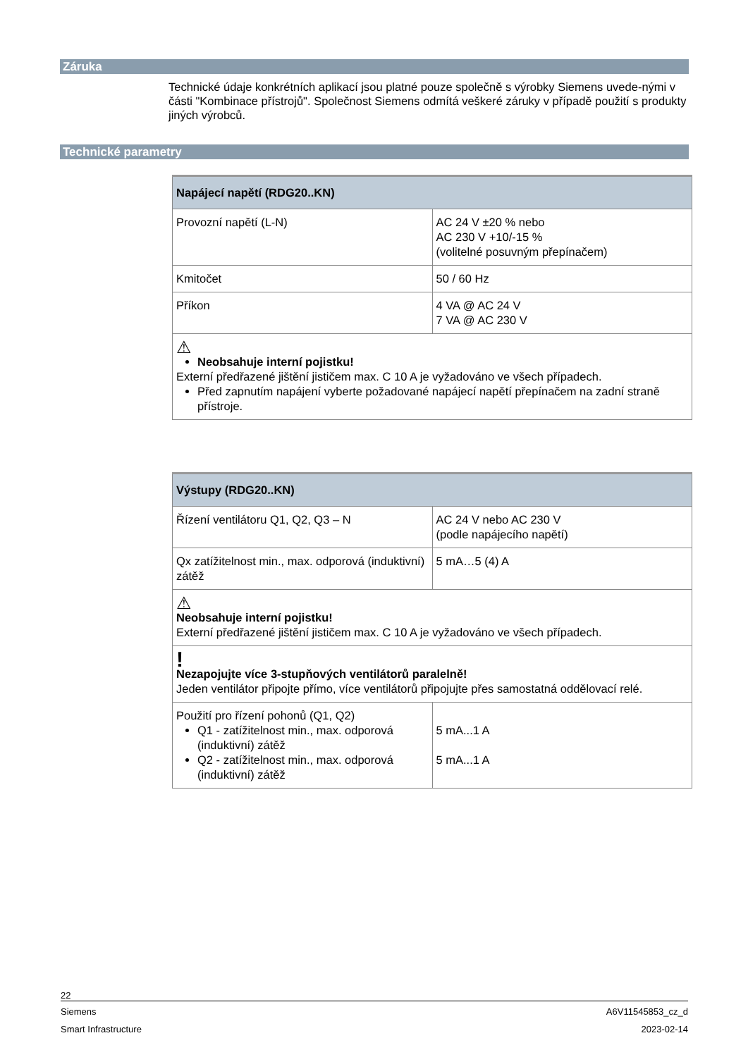Záruka
Technické údaje konkrétních aplikací jsou platné pouze společně s výrobky Siemens uvede-nými v části "Kombinace přístrojů". Společnost Siemens odmítá veškeré záruky v případě použití s produkty jiných výrobců.
Technické parametry
| Napájecí napětí (RDG20..KN) | |
| --- | --- |
| Provozní napětí (L-N) | AC 24 V ±20 % nebo AC 230 V +10/-15 % (volitelné posuvným přepínačem) |
| Kmitočet | 50 / 60 Hz |
| Příkon | 4 VA @ AC 24 V 7 VA @ AC 230 V |
| ⚠ Neobsahuje interní pojistku! Externí předřazené jištění jističem max. C 10 A je vyžadováno ve všech případech. Před zapnutím napájení vyberte požadované napájecí napětí přepínačem na zadní straně přístroje. | |
| Výstupy (RDG20..KN) | |
| --- | --- |
| Řízení ventilátoru Q1, Q2, Q3 – N | AC 24 V nebo AC 230 V (podle napájecího napětí) |
| Qx zatížitelnost min., max. odporová (induktivní) zátěž | 5 mA…5 (4) A |
| ⚠ Neobsahuje interní pojistku! Externí předřazené jištění jističem max. C 10 A je vyžadováno ve všech případech. | |
| ! Nezapojujte více 3-stupňových ventilátorů paralelně! Jeden ventilátor připojte přímo, více ventilátorů připojujte přes samostatná oddělovací relé. | |
| Použití pro řízení pohonů (Q1, Q2) Q1 - zatížitelnost min., max. odporová (induktivní) zátěž Q2 - zatížitelnost min., max. odporová (induktivní) zátěž | 5 mA...1 A 5 mA...1 A |
22
Siemens A6V11545853_cz_d
Smart Infrastructure 2023-02-14